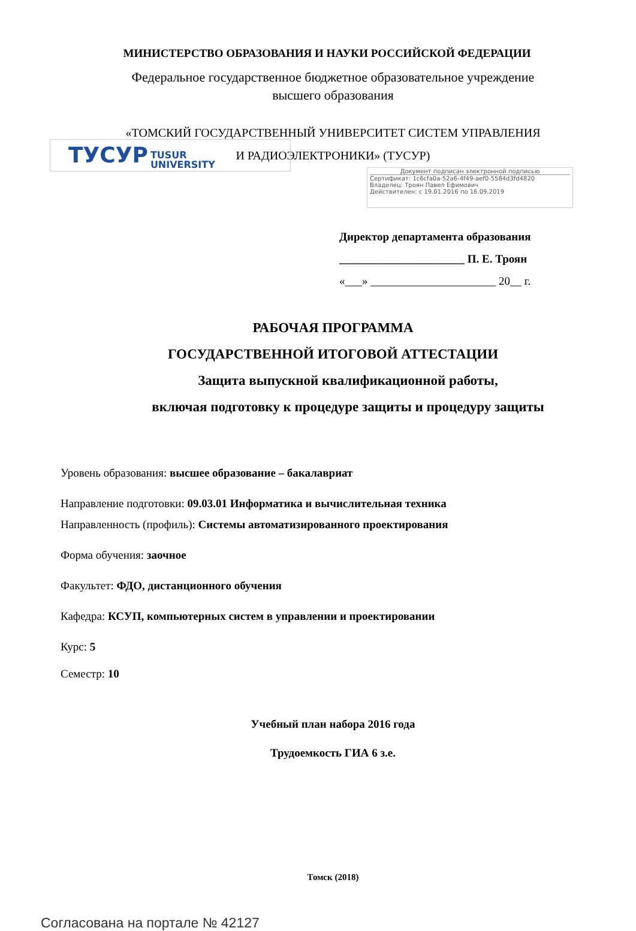МИНИСТЕРСТВО ОБРАЗОВАНИЯ И НАУКИ РОССИЙСКОЙ ФЕДЕРАЦИИ
Федеральное государственное бюджетное образовательное учреждение
высшего образования
«ТОМСКИЙ ГОСУДАРСТВЕННЫЙ УНИВЕРСИТЕТ СИСТЕМ УПРАВЛЕНИЯ
И РАДИОЭЛЕКТРОНИКИ» (ТУСУР)
ТУСУР TUSUR
UNIVERSITY
Документ подписан электронной подписью
Сертификат: 1c6cfa0a-52a6-4f49-aef0-5584d3fd4820
Владелец: Троян Павел Ефимович
Действителен: с 19.01.2016 по 16.09.2019
Директор департамента образования
______________________ П. Е. Троян
«___» ______________________ 20__ г.
РАБОЧАЯ ПРОГРАММА
ГОСУДАРСТВЕННОЙ ИТОГОВОЙ АТТЕСТАЦИИ
Защита выпускной квалификационной работы,
включая подготовку к процедуре защиты и процедуру защиты
Уровень образования: высшее образование – бакалавриат
Направление подготовки: 09.03.01 Информатика и вычислительная техника
Направленность (профиль): Системы автоматизированного проектирования
Форма обучения: заочное
Факультет: ФДО, дистанционного обучения
Кафедра: КСУП, компьютерных систем в управлении и проектировании
Курс: 5
Семестр: 10
Учебный план набора 2016 года
Трудоемкость ГИА 6 з.е.
Томск (2018)
Согласована на портале № 42127